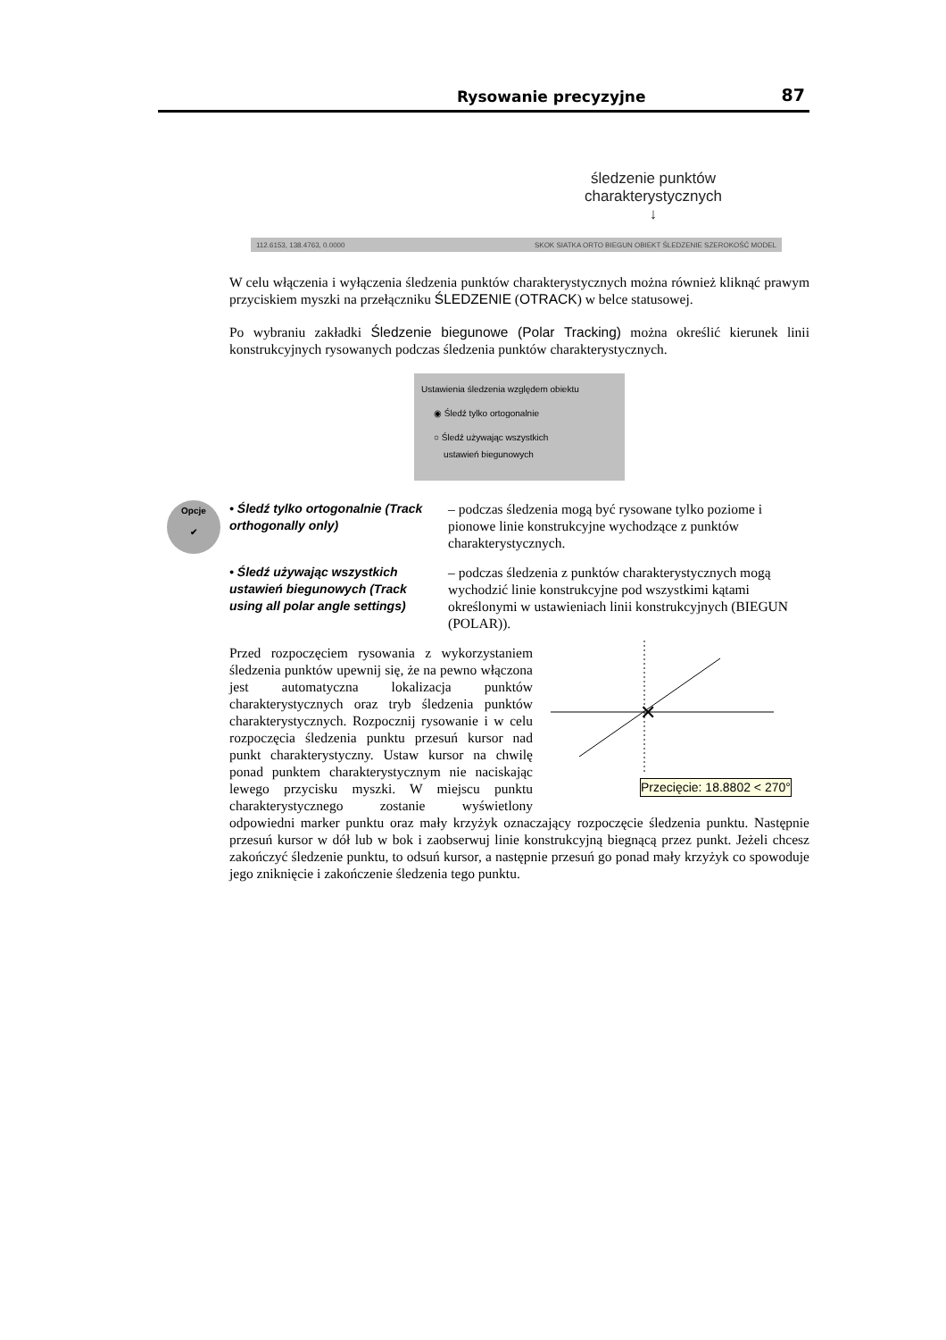Rysowanie precyzyjne 87
śledzenie punktów charakterystycznych
↓
112.6153, 138.4763, 0.0000 SKOK SIATKA ORTO BIEGUN OBIEKT ŚLEDZENIE SZEROKOŚĆ MODEL
W celu włączenia i wyłączenia śledzenia punktów charakterystycznych można również kliknąć prawym przyciskiem myszki na przełączniku ŚLEDZENIE (OTRACK) w belce statusowej.
Po wybraniu zakładki Śledzenie biegunowe (Polar Tracking) można określić kierunek linii konstrukcyjnych rysowanych podczas śledzenia punktów charakterystycznych.
Ustawienia śledzenia względem obiektu
◉ Śledź tylko ortogonalnie
○ Śledź używając wszystkich
ustawień biegunowych
Opcje
✔
• Śledź tylko ortogonalnie (Track orthogonally only)
– podczas śledzenia mogą być rysowane tylko poziome i pionowe linie konstrukcyjne wychodzące z punktów charakterystycznych.
• Śledź używając wszystkich ustawień biegunowych (Track using all polar angle settings)
– podczas śledzenia z punktów charakterystycznych mogą wychodzić linie konstrukcyjne pod wszystkimi kątami określonymi w ustawieniach linii konstrukcyjnych (BIEGUN (POLAR)).
✕
Przecięcie: 18.8802 < 270°
Przed rozpoczęciem rysowania z wykorzystaniem śledzenia punktów upewnij się, że na pewno włączona jest automatyczna lokalizacja punktów charakterystycznych oraz tryb śledzenia punktów charakterystycznych. Rozpocznij rysowanie i w celu rozpoczęcia śledzenia punktu przesuń kursor nad punkt charakterystyczny. Ustaw kursor na chwilę ponad punktem charakterystycznym nie naciskając lewego przycisku myszki. W miejscu punktu charakterystycznego zostanie wyświetlony odpowiedni marker punktu oraz mały krzyżyk oznaczający rozpoczęcie śledzenia punktu. Następnie przesuń kursor w dół lub w bok i zaobserwuj linie konstrukcyjną biegnącą przez punkt. Jeżeli chcesz zakończyć śledzenie punktu, to odsuń kursor, a następnie przesuń go ponad mały krzyżyk co spowoduje jego zniknięcie i zakończenie śledzenia tego punktu.